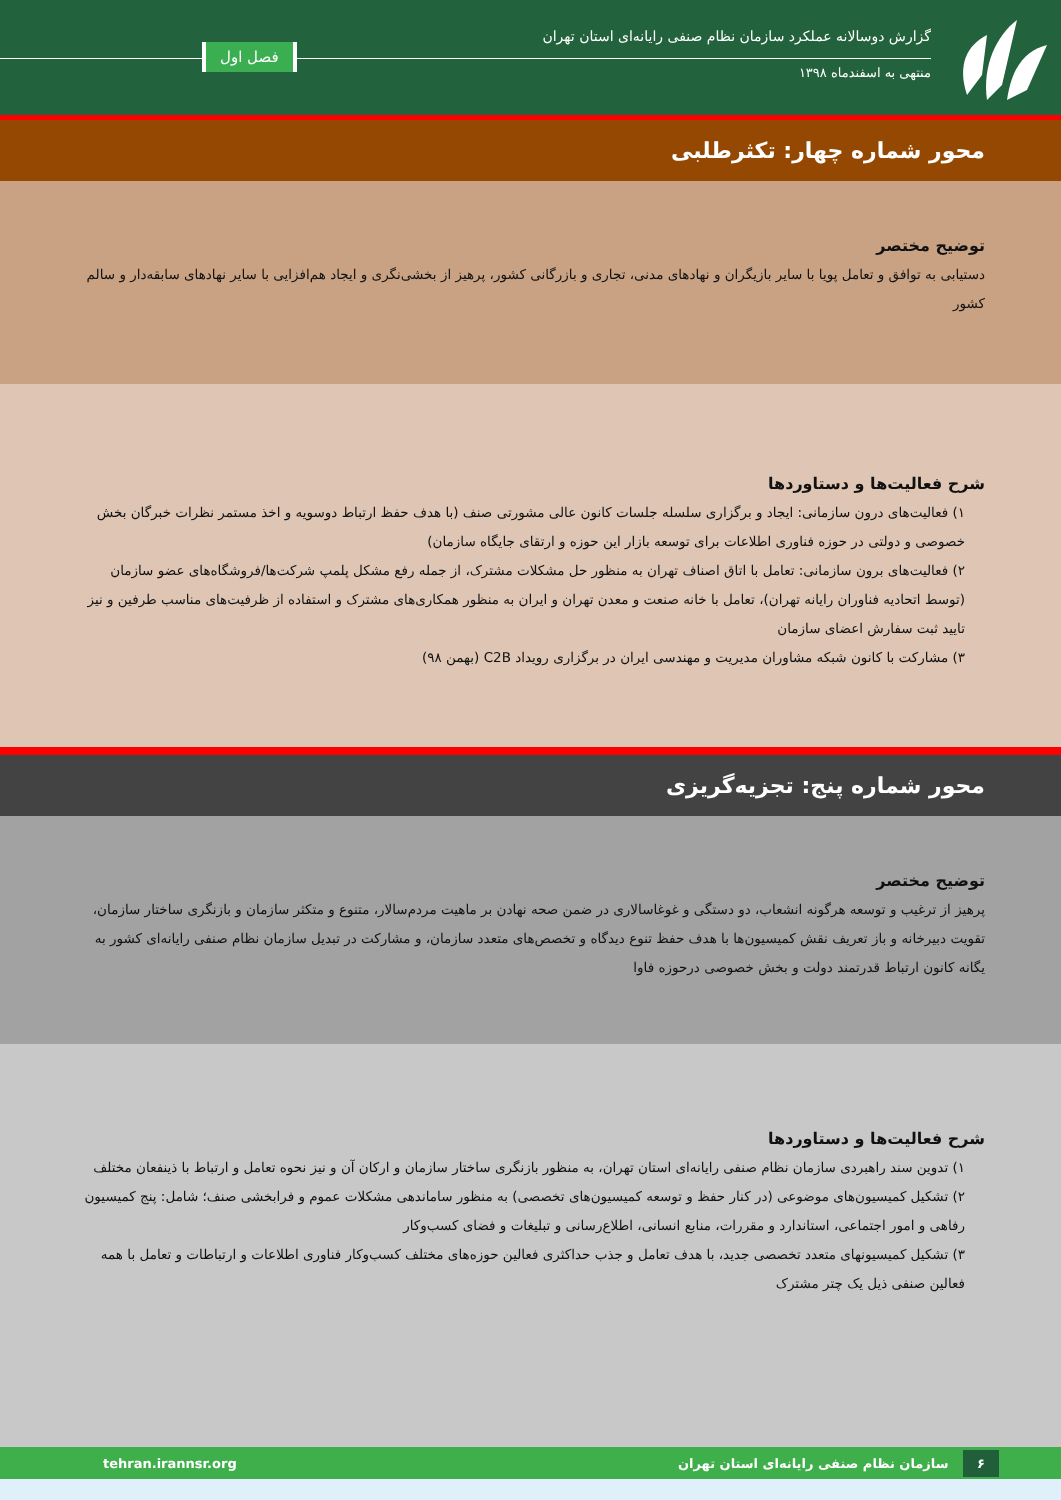گزارش دوسالانه عملکرد سازمان نظام صنفی رایانه‌ای استان تهران
منتهی به اسفندماه ۱۳۹۸
فصل اول
محور شماره چهار: تکثرطلبی
توضیح مختصر
دستیابی به توافق و تعامل پویا با سایر بازیگران و نهادهای مدنی، تجاری و بازرگانی کشور، پرهیز از بخشی‌نگری و ایجاد هم‌افزایی با سایر نهادهای سابقه‌دار و سالم کشور
شرح فعالیت‌ها و دستاوردها
۱) فعالیت‌های درون سازمانی: ایجاد و برگزاری سلسله جلسات کانون عالی مشورتی صنف (با هدف حفظ ارتباط دوسویه و اخذ مستمر نظرات خبرگان بخش خصوصی و دولتی در حوزه فناوری اطلاعات برای توسعه بازار این حوزه و ارتقای جایگاه سازمان)
۲) فعالیت‌های برون سازمانی: تعامل با اتاق اصناف تهران به منظور حل مشکلات مشترک، از جمله رفع مشکل پلمپ شرکت‌ها/فروشگاه‌های عضو سازمان (توسط اتحادیه فناوران رایانه تهران)، تعامل با خانه صنعت و معدن تهران و ایران به منظور همکاری‌های مشترک و استفاده از ظرفیت‌های مناسب طرفین و نیز تایید ثبت سفارش اعضای سازمان
۳) مشارکت با کانون شبکه مشاوران مدیریت و مهندسی ایران در برگزاری رویداد C2B (بهمن ۹۸)
محور شماره پنج: تجزیه‌گریزی
توضیح مختصر
پرهیز از ترغیب و توسعه هرگونه انشعاب، دو دستگی و غوغاسالاری در ضمن صحه نهادن بر ماهیت مردم‌سالار، متنوع و متکثر سازمان و بازنگری ساختار سازمان، تقویت دبیرخانه و باز تعریف نقش کمیسیون‌ها با هدف حفظ تنوع دیدگاه و تخصص‌های متعدد سازمان، و مشارکت در تبدیل سازمان نظام صنفی رایانه‌ای کشور به یگانه کانون ارتباط قدرتمند دولت و بخش خصوصی درحوزه فاوا
شرح فعالیت‌ها و دستاوردها
۱) تدوین سند راهبردی سازمان نظام صنفی رایانه‌ای استان تهران، به منظور بازنگری ساختار سازمان و ارکان آن و نیز نحوه تعامل و ارتباط با ذینفعان مختلف
۲) تشکیل کمیسیون‌های موضوعی (در کنار حفظ و توسعه کمیسیون‌های تخصصی) به منظور ساماندهی مشکلات عموم و فرابخشی صنف؛ شامل: پنج کمیسیون رفاهی و امور اجتماعی، استاندارد و مقررات، منابع انسانی، اطلاع‌رسانی و تبلیغات و فضای کسب‌وکار
۳) تشکیل کمیسیونهای متعدد تخصصی جدید، با هدف تعامل و جذب حداکثری فعالین حوزه‌های مختلف کسب‌وکار فناوری اطلاعات و ارتباطات و تعامل با همه فعالین صنفی ذیل یک چتر مشترک
۶ سازمان نظام صنفی رایانه‌ای استان تهران tehran.irannsr.org